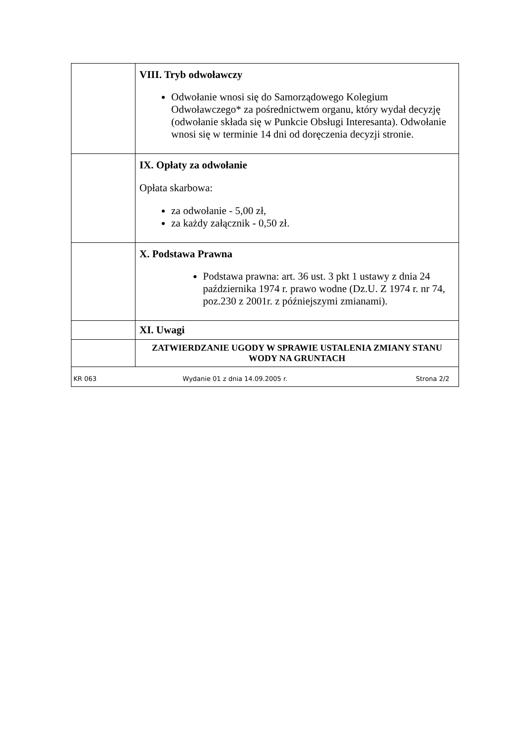| | VIII. Tryb odwoławczy Odwołanie wnosi się do Samorządowego Kolegium Odwoławczego* za pośrednictwem organu, który wydał decyzję (odwołanie składa się w Punkcie Obsługi Interesanta). Odwołanie wnosi się w terminie 14 dni od doręczenia decyzji stronie. |
| | IX. Opłaty za odwołanie Opłata skarbowa: za odwołanie - 5,00 zł, za każdy załącznik - 0,50 zł. |
| | X. Podstawa Prawna Podstawa prawna: art. 36 ust. 3 pkt 1 ustawy z dnia 24 października 1974 r. prawo wodne (Dz.U. Z 1974 r. nr 74, poz.230 z 2001r. z późniejszymi zmianami). |
| | XI. Uwagi |
| | ZATWIERDZANIE UGODY W SPRAWIE USTALENIA ZMIANY STANU WODY NA GRUNTACH |
| KR 063 Wydanie 01 z dnia 14.09.2005 r. Strona 2/2 | |